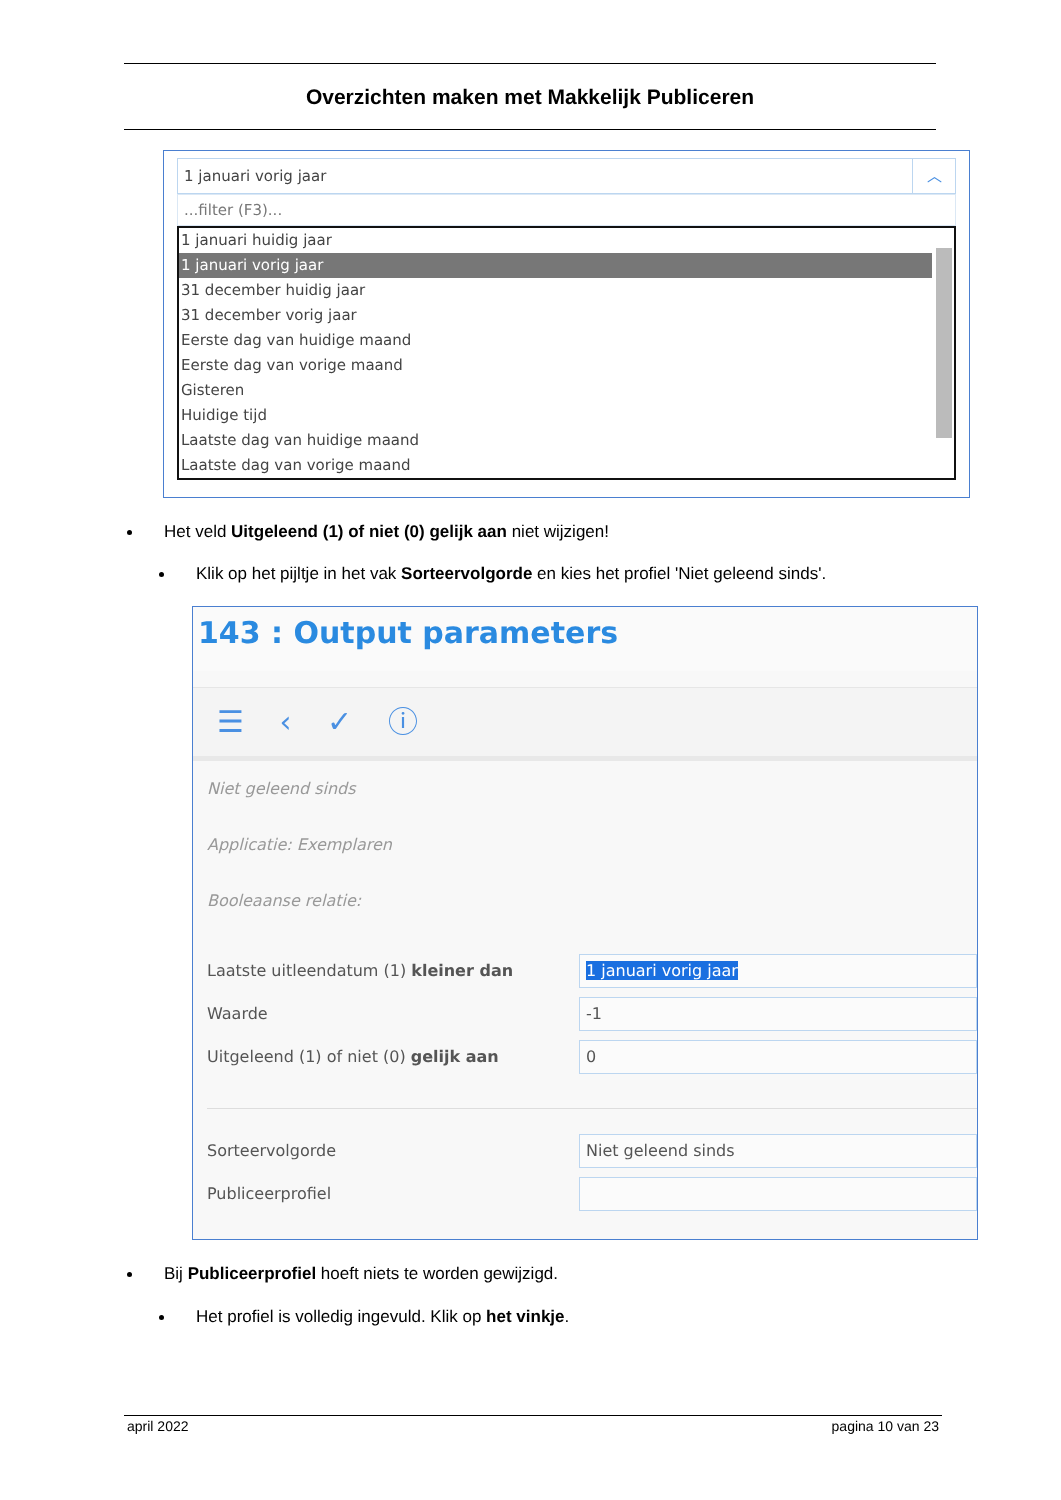Overzichten maken met Makkelijk Publiceren
1 januari vorig jaar ︿
...filter (F3)...
1 januari huidig jaar
1 januari vorig jaar
31 december huidig jaar
31 december vorig jaar
Eerste dag van huidige maand
Eerste dag van vorige maand
Gisteren
Huidige tijd
Laatste dag van huidige maand
Laatste dag van vorige maand
Het veld Uitgeleend (1) of niet (0) gelijk aan niet wijzigen!
Klik op het pijltje in het vak Sorteervolgorde en kies het profiel 'Niet geleend sinds'.
143 : Output parameters
☰ ‹ ✓ ⓘ
Niet geleend sinds
Applicatie: Exemplaren
Booleaanse relatie:
Laatste uitleendatum (1) kleiner dan 1 januari vorig jaar
Waarde -1
Uitgeleend (1) of niet (0) gelijk aan 0
Sorteervolgorde Niet geleend sinds
Publiceerprofiel
Bij Publiceerprofiel hoeft niets te worden gewijzigd.
Het profiel is volledig ingevuld. Klik op het vinkje.
april 2022 pagina 10 van 23